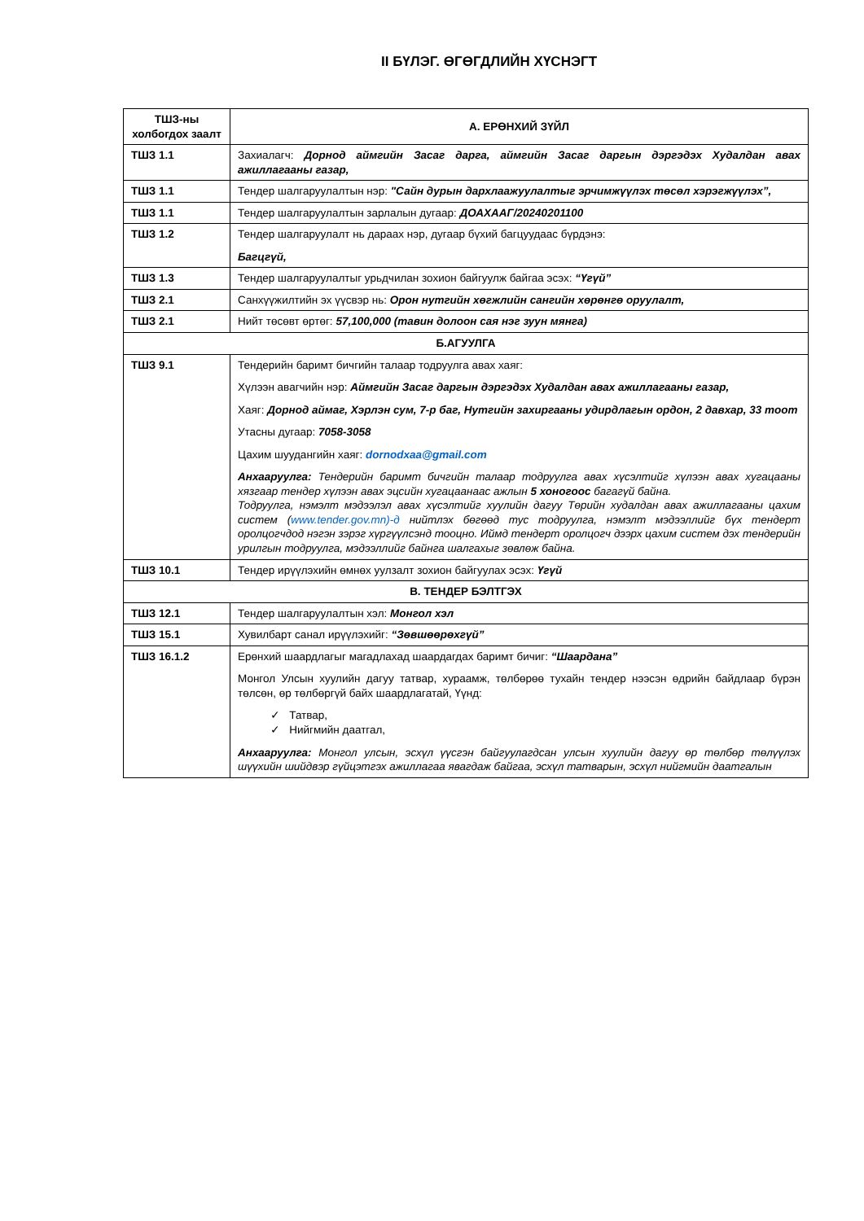II БҮЛЭГ. ӨГӨГДЛИЙН ХҮСНЭГТ
| ТШЗ-ны холбогдох заалт | А. ЕРӨНХИЙ ЗҮЙЛ |
| --- | --- |
| ТШЗ 1.1 | Захиалагч: Дорнод аймгийн Засаг дарга, аймгийн Засаг даргын дэргэдэх Худалдан авах ажиллагааны газар, |
| ТШЗ 1.1 | Тендер шалгаруулалтын нэр: "Сайн дурын дархлаажуулалтыг эрчимжүүлэх төсөл хэрэгжүүлэх”, |
| ТШЗ 1.1 | Тендер шалгаруулалтын зарлалын дугаар: ДОАХААГ/20240201100 |
| ТШЗ 1.2 | Тендер шалгаруулалт нь дараах нэр, дугаар бүхий багцуудаас бүрдэнэ: Багцгүй, |
| ТШЗ 1.3 | Тендер шалгаруулалтыг урьдчилан зохион байгуулж байгаа эсэх: “Үгүй” |
| ТШЗ 2.1 | Санхүүжилтийн эх үүсвэр нь: Орон нутгийн хөгжлийн сангийн хөрөнгө оруулалт, |
| ТШЗ 2.1 | Нийт төсөвт өртөг: 57,100,000 (тавин долоон сая нэг зуун мянга) |
| Б.АГУУЛГА | |
| ТШЗ 9.1 | Тендерийн баримт бичгийн талаар тодруулга авах хаяг: Хүлээн авагчийн нэр: Аймгийн Засаг даргын дэргэдэх Худалдан авах ажиллагааны газар, Хаяг: Дорнод аймаг, Хэрлэн сум, 7-р баг, Нутгийн захиргааны удирдлагын ордон, 2 давхар, 33 тоот Утасны дугаар: 7058-3058 Цахим шуудангийн хаяг: dornodxaa@gmail.com Анхааруулга: Тендерийн баримт бичгийн талаар тодруулга авах хүсэлтийг хүлээн авах хугацааны хязгаар тендер хүлээн авах эцсийн хугацаанаас ажлын 5 хоногоос багагүй байна. Тодруулга, нэмэлт мэдээлэл авах хүсэлтийг хуулийн дагуу Төрийн худалдан авах ажиллагааны цахим систем ( www.tender.gov.mn)-д нийтлэх бөгөөд тус тодруулга, нэмэлт мэдээллийг бүх тендерт оролцогчдод нэгэн зэрэг хүргүүлсэнд тооцно. Иймд тендерт оролцогч дээрх цахим систем дэх тендерийн урилгын тодруулга, мэдээллийг байнга шалгахыг зөвлөж байна. |
| ТШЗ 10.1 | Тендер ирүүлэхийн өмнөх уулзалт зохион байгуулах эсэх: Үгүй |
| В. ТЕНДЕР БЭЛТГЭХ | |
| ТШЗ 12.1 | Тендер шалгаруулалтын хэл: Монгол хэл |
| ТШЗ 15.1 | Хувилбарт санал ирүүлэхийг: “Зөвшөөрөхгүй” |
| ТШЗ 16.1.2 | Ерөнхий шаардлагыг магадлахад шаардагдах баримт бичиг: “Шаардана” Монгол Улсын хуулийн дагуу татвар, хураамж, төлбөрөө тухайн тендер нээсэн өдрийн байдлаар бүрэн төлсөн, өр төлбөргүй байх шаардлагатай, Үүнд: ✓ Татвар, ✓ Нийгмийн даатгал, Анхааруулга: Монгол улсын, эсхүл үүсгэн байгуулагдсан улсын хуулийн дагуу өр төлбөр төлүүлэх шүүхийн шийдвэр гүйцэтгэх ажиллагаа явагдаж байгаа, эсхүл татварын, эсхүл нийгмийн даатгалын |